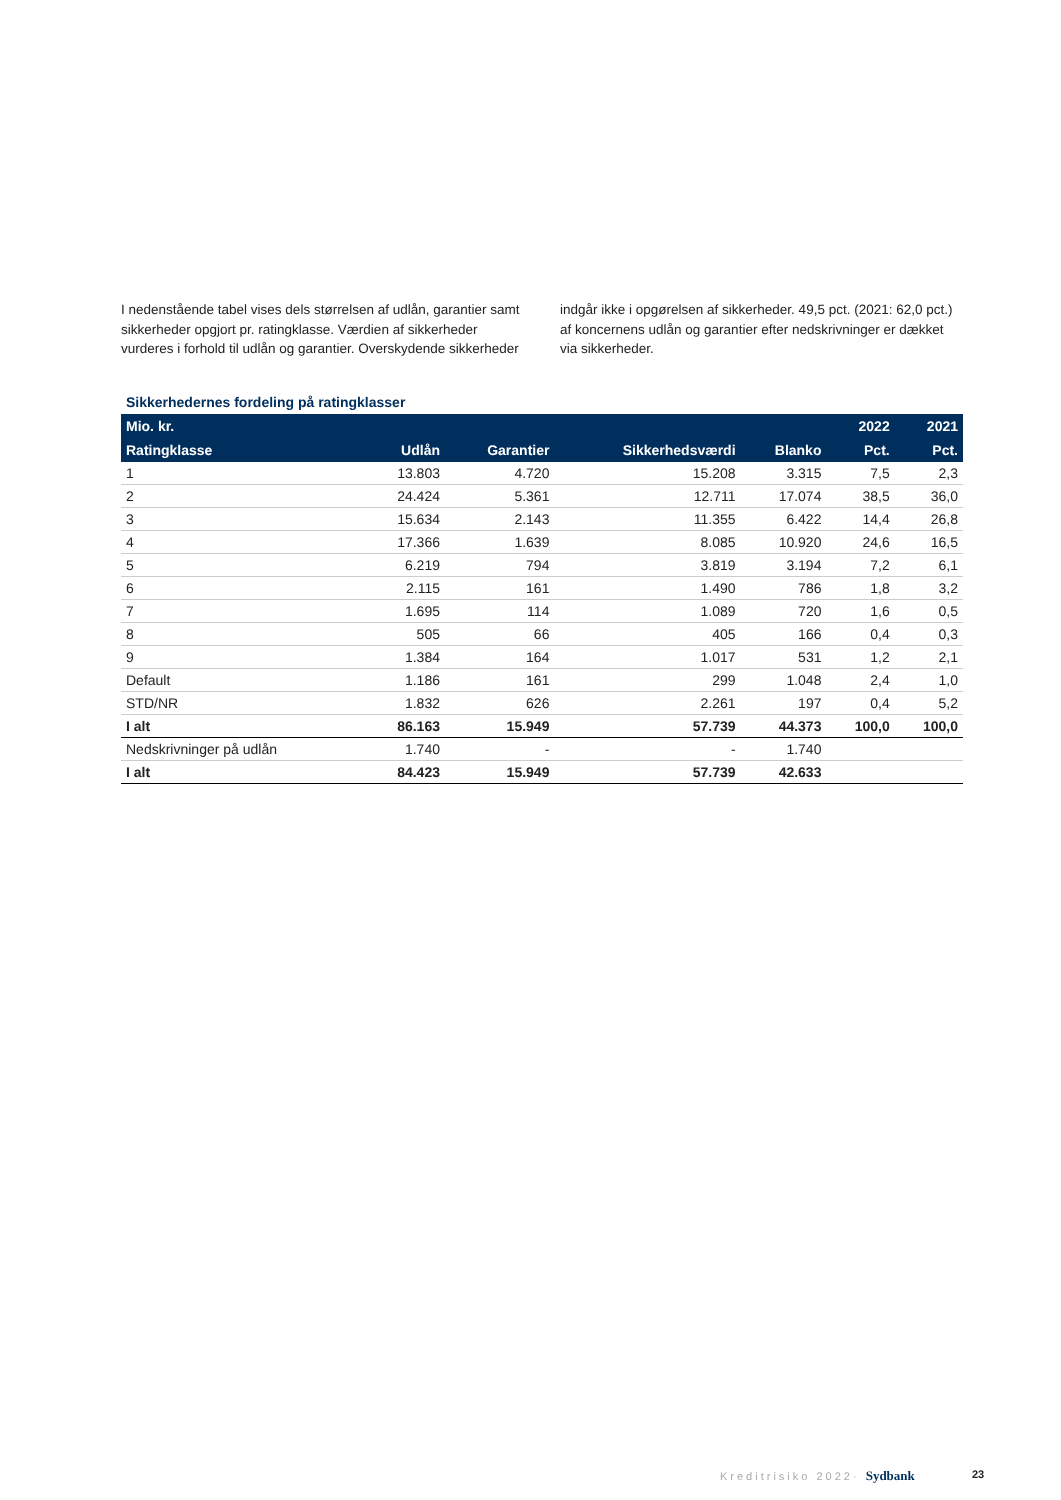I nedenstående tabel vises dels størrelsen af udlån, garantier samt sikkerheder opgjort pr. ratingklasse. Værdien af sikkerheder vurderes i forhold til udlån og garantier. Overskydende sikkerheder
indgår ikke i opgørelsen af sikkerheder. 49,5 pct. (2021: 62,0 pct.) af koncernens udlån og garantier efter nedskrivninger er dækket via sikkerheder.
Sikkerhedernes fordeling på ratingklasser
| Mio. kr. | | | | | 2022 | 2021 |
| --- | --- | --- | --- | --- | --- | --- |
| Ratingklasse | Udlån | Garantier | Sikkerhedsværdi | Blanko | Pct. | Pct. |
| 1 | 13.803 | 4.720 | 15.208 | 3.315 | 7,5 | 2,3 |
| 2 | 24.424 | 5.361 | 12.711 | 17.074 | 38,5 | 36,0 |
| 3 | 15.634 | 2.143 | 11.355 | 6.422 | 14,4 | 26,8 |
| 4 | 17.366 | 1.639 | 8.085 | 10.920 | 24,6 | 16,5 |
| 5 | 6.219 | 794 | 3.819 | 3.194 | 7,2 | 6,1 |
| 6 | 2.115 | 161 | 1.490 | 786 | 1,8 | 3,2 |
| 7 | 1.695 | 114 | 1.089 | 720 | 1,6 | 0,5 |
| 8 | 505 | 66 | 405 | 166 | 0,4 | 0,3 |
| 9 | 1.384 | 164 | 1.017 | 531 | 1,2 | 2,1 |
| Default | 1.186 | 161 | 299 | 1.048 | 2,4 | 1,0 |
| STD/NR | 1.832 | 626 | 2.261 | 197 | 0,4 | 5,2 |
| I alt | 86.163 | 15.949 | 57.739 | 44.373 | 100,0 | 100,0 |
| Nedskrivninger på udlån | 1.740 | - | - | 1.740 | | |
| I alt | 84.423 | 15.949 | 57.739 | 42.633 | | |
Kreditrisiko 2022· Sydbank 23